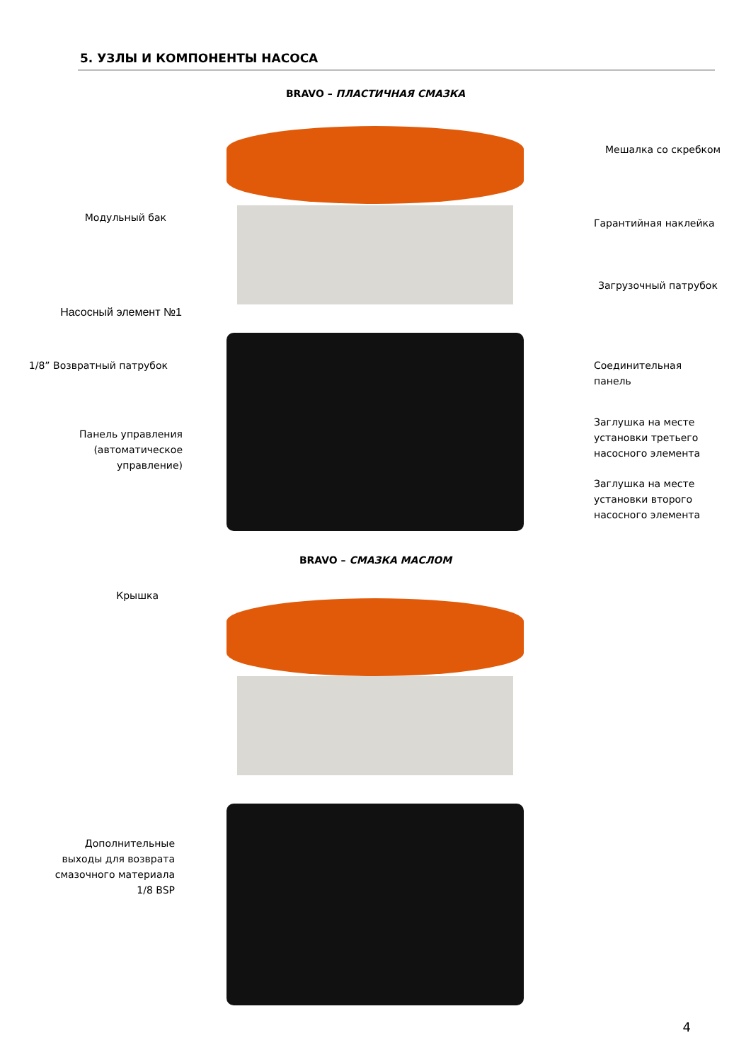5. УЗЛЫ И КОМПОНЕНТЫ НАСОСА
BRAVO – ПЛАСТИЧНАЯ СМАЗКА
Мешалка со скребком
Модульный бак Гарантийная наклейка
Загрузочный патрубок
Насосный элемент №1
1/8” Возвратный патрубок
Соединительная
панель
Панель управления
(автоматическое
управление)
Заглушка на месте
установки третьего
насосного элемента
Заглушка на месте
установки второго
насосного элемента
BRAVO – СМАЗКА МАСЛОМ
Крышка
Дополнительные
выходы для возврата
смазочного материала
1/8 BSP
4